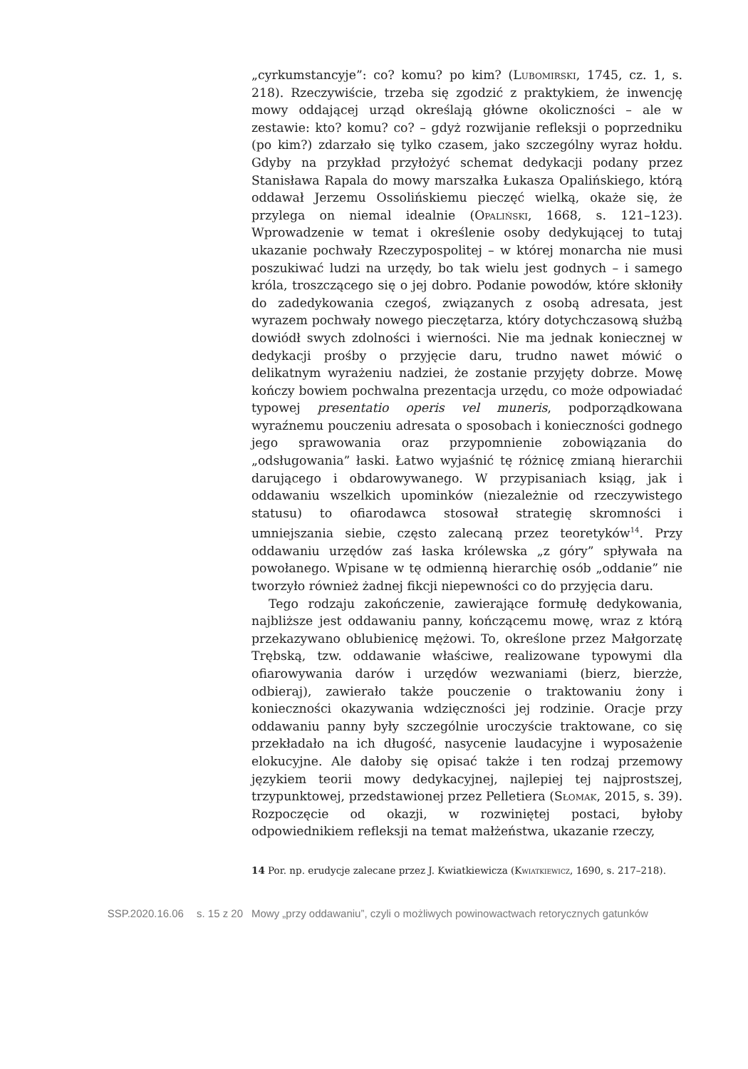„cyrkumstancyje”: co? komu? po kim? (Lubomirski, 1745, cz. 1, s. 218). Rzeczywiście, trzeba się zgodzić z praktykiem, że inwencję mowy oddającej urząd określają główne okoliczności – ale w zestawie: kto? komu? co? – gdyż rozwijanie refleksji o poprzedniku (po kim?) zdarzało się tylko czasem, jako szczególny wyraz hołdu. Gdyby na przykład przyłożyć schemat dedykacji podany przez Stanisława Rapala do mowy marszałka Łukasza Opalińskiego, którą oddawał Jerzemu Ossolińskiemu pieczęć wielką, okaże się, że przylega on niemal idealnie (Opaliński, 1668, s. 121–123). Wprowadzenie w temat i określenie osoby dedykującej to tutaj ukazanie pochwały Rzeczypospolitej – w której monarcha nie musi poszukiwać ludzi na urzędy, bo tak wielu jest godnych – i samego króla, troszczącego się o jej dobro. Podanie powodów, które skłoniły do zadedykowania czegoś, związanych z osobą adresata, jest wyrazem pochwały nowego pieczętarza, który dotychczasową służbą dowiódł swych zdolności i wierności. Nie ma jednak koniecznej w dedykacji prośby o przyjęcie daru, trudno nawet mówić o delikatnym wyrażeniu nadziei, że zostanie przyjęty dobrze. Mowę kończy bowiem pochwalna prezentacja urzędu, co może odpowiadać typowej presentatio operis vel muneris, podporządkowana wyraźnemu pouczeniu adresata o sposobach i konieczności godnego jego sprawowania oraz przypomnienie zobowiązania do „odsługowania” łaski. Łatwo wyjaśnić tę różnicę zmianą hierarchii darującego i obdarowywanego. W przypisaniach ksiąg, jak i oddawaniu wszelkich upominków (niezależnie od rzeczywistego statusu) to ofiarodawca stosował strategię skromności i umniejszania siebie, często zalecaną przez teoretyków<sup>14</sup>. Przy oddawaniu urzędów zaś łaska królewska „z góry” spływała na powołanego. Wpisane w tę odmienną hierarchię osób „oddanie” nie tworzyło również żadnej fikcji niepewności co do przyjęcia daru.
Tego rodzaju zakończenie, zawierające formułę dedykowania, najbliższe jest oddawaniu panny, kończącemu mowę, wraz z którą przekazywano oblubienicę mężowi. To, określone przez Małgorzatę Trębską, tzw. oddawanie właściwe, realizowane typowymi dla ofiarowywania darów i urzędów wezwaniami (bierz, bierzże, odbieraj), zawierało także pouczenie o traktowaniu żony i konieczności okazywania wdzięczności jej rodzinie. Oracje przy oddawaniu panny były szczególnie uroczyście traktowane, co się przekładało na ich długość, nasycenie laudacyjne i wyposażenie elokucyjne. Ale dałoby się opisać także i ten rodzaj przemowy językiem teorii mowy dedykacyjnej, najlepiej tej najprostszej, trzypunktowej, przedstawionej przez Pelletiera (Słomak, 2015, s. 39). Rozpoczęcie od okazji, w rozwiniętej postaci, byłoby odpowiednikiem refleksji na temat małżeństwa, ukazanie rzeczy,
14 Por. np. erudycje zalecane przez J. Kwiatkiewicza (Kwiatkiewicz, 1690, s. 217–218).
SSP.2020.16.06 s. 15 z 20 Mowy „przy oddawaniu”, czyli o możliwych powinowactwach retorycznych gatunków